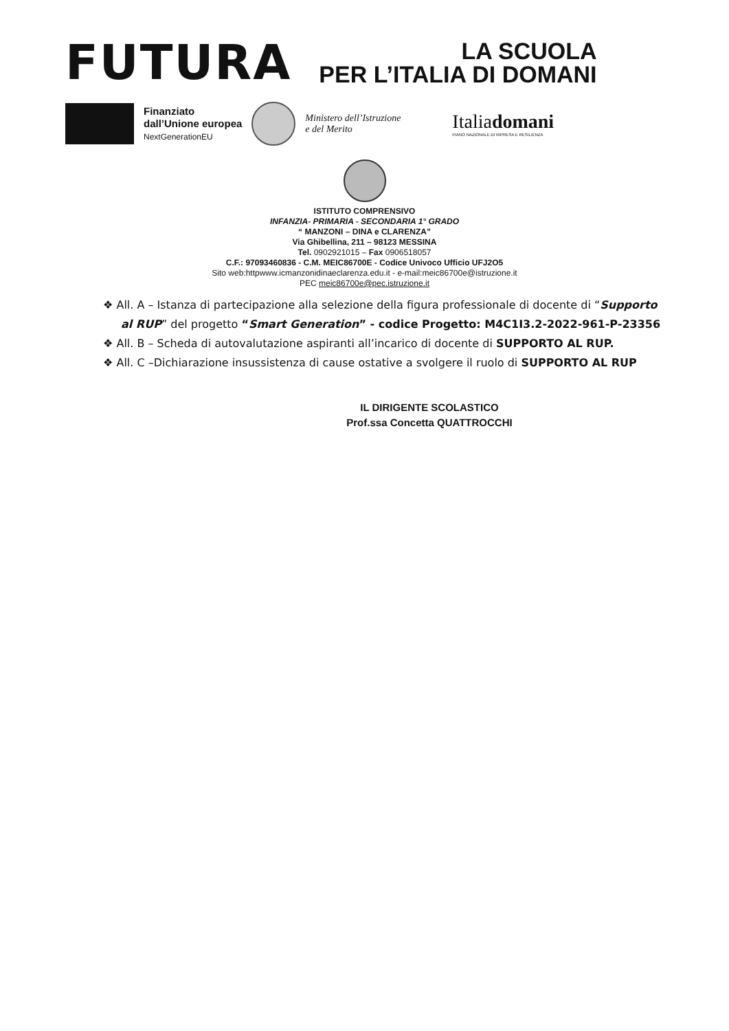FUTURA
LA SCUOLA
PER L’ITALIA DI DOMANI
Finanziato
dall’Unione europea
NextGenerationEU
Ministero dell’Istruzione
e del Merito
Italiadomani
PIANO NAZIONALE DI RIPRESA E RESILIENZA
ISTITUTO COMPRENSIVO
INFANZIA- PRIMARIA - SECONDARIA 1° GRADO
“ MANZONI – DINA e CLARENZA”
Via Ghibellina, 211 – 98123 MESSINA
Tel. 0902921015 – Fax 0906518057
C.F.: 97093460836 - C.M. MEIC86700E - Codice Univoco Ufficio UFJ2O5
Sito web:httpwww.icmanzonidinaeclarenza.edu.it - e-mail:meic86700e@istruzione.it
PEC meic86700e@pec.istruzione.it
❖ All. A – Istanza di partecipazione alla selezione della figura professionale di docente di “Supporto al RUP” del progetto “Smart Generation” - codice Progetto: M4C1I3.2-2022-961-P-23356
❖ All. B – Scheda di autovalutazione aspiranti all’incarico di docente di SUPPORTO AL RUP.
❖ All. C –Dichiarazione insussistenza di cause ostative a svolgere il ruolo di SUPPORTO AL RUP
IL DIRIGENTE SCOLASTICO
Prof.ssa Concetta QUATTROCCHI